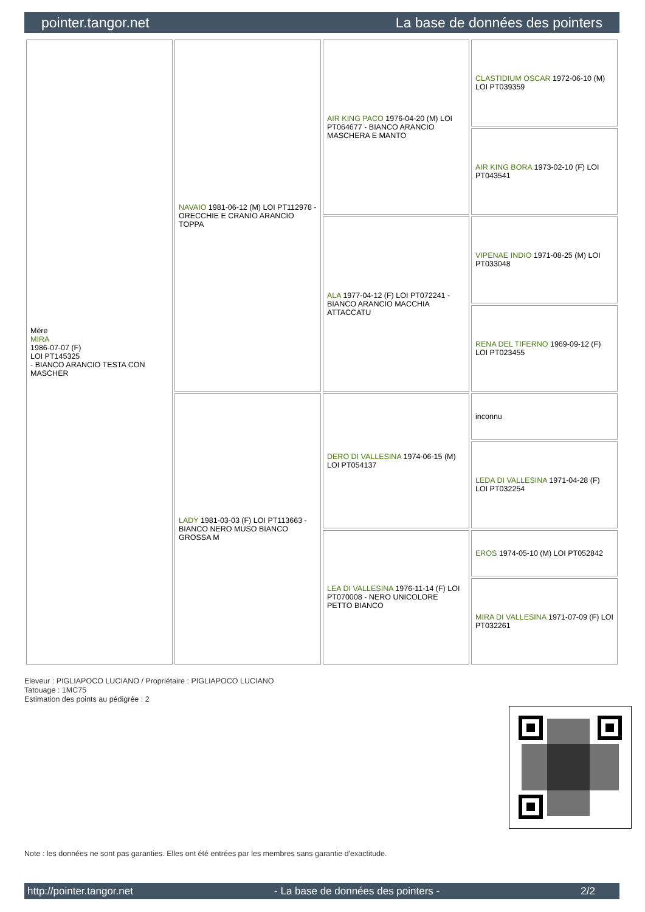pointer.tangor.net La base de données des pointers
| Mère MIRA 1986-07-07 (F) LOI PT145325 - BIANCO ARANCIO TESTA CON MASCHER | NAVAIO 1981-06-12 (M) LOI PT112978 - ORECCHIE E CRANIO ARANCIO TOPPA | AIR KING PACO 1976-04-20 (M) LOI PT064677 - BIANCO ARANCIO MASCHERA E MANTO | CLASTIDIUM OSCAR 1972-06-10 (M) LOI PT039359 |
| | | | AIR KING BORA 1973-02-10 (F) LOI PT043541 |
| | | ALA 1977-04-12 (F) LOI PT072241 - BIANCO ARANCIO MACCHIA ATTACCATU | VIPENAE INDIO 1971-08-25 (M) LOI PT033048 |
| | | | RENA DEL TIFERNO 1969-09-12 (F) LOI PT023455 |
| | LADY 1981-03-03 (F) LOI PT113663 - BIANCO NERO MUSO BIANCO GROSSA M | DERO DI VALLESINA 1974-06-15 (M) LOI PT054137 | inconnu |
| | | | LEDA DI VALLESINA 1971-04-28 (F) LOI PT032254 |
| | | LEA DI VALLESINA 1976-11-14 (F) LOI PT070008 - NERO UNICOLORE PETTO BIANCO | EROS 1974-05-10 (M) LOI PT052842 |
| | | | MIRA DI VALLESINA 1971-07-09 (F) LOI PT032261 |
Eleveur : PIGLIAPOCO LUCIANO / Propriétaire : PIGLIAPOCO LUCIANO
Tatouage : 1MC75
Estimation des points au pédigrée : 2
Note : les données ne sont pas garanties. Elles ont été entrées par les membres sans garantie d'exactitude.
http://pointer.tangor.net - La base de données des pointers - 2/2